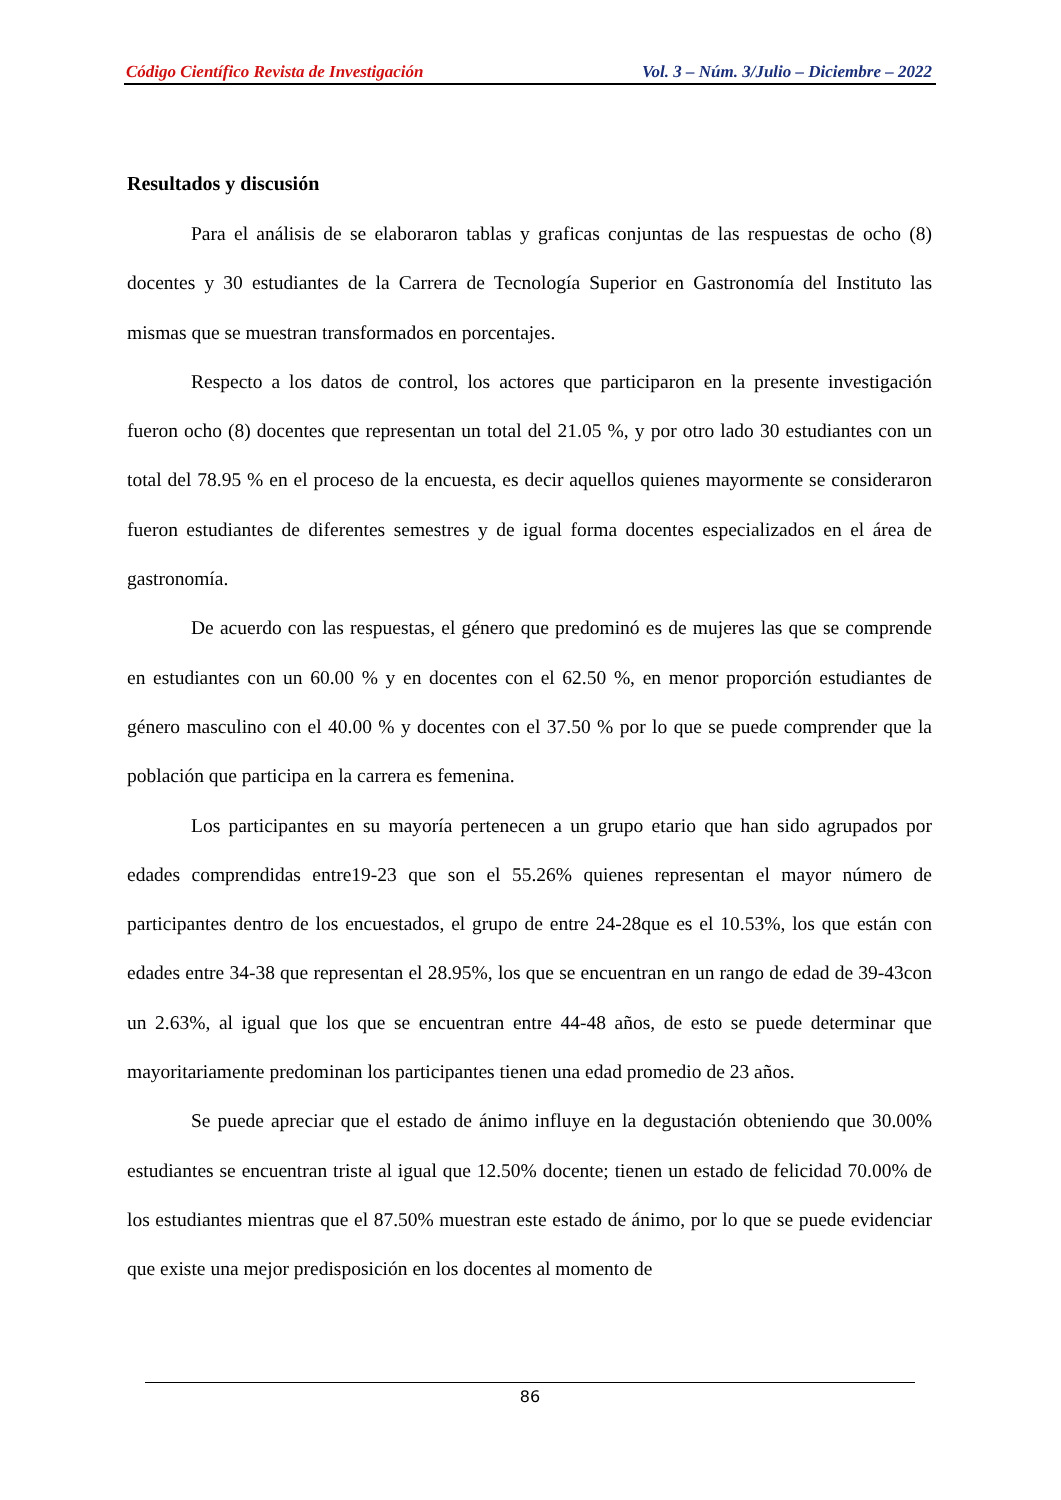Código Científico Revista de Investigación Vol. 3 – Núm. 3/Julio – Diciembre – 2022
Resultados y discusión
Para el análisis de se elaboraron tablas y graficas conjuntas de las respuestas de ocho (8) docentes y 30 estudiantes de la Carrera de Tecnología Superior en Gastronomía del Instituto las mismas que se muestran transformados en porcentajes.
Respecto a los datos de control, los actores que participaron en la presente investigación fueron ocho (8) docentes que representan un total del 21.05 %, y por otro lado 30 estudiantes con un total del 78.95 % en el proceso de la encuesta, es decir aquellos quienes mayormente se consideraron fueron estudiantes de diferentes semestres y de igual forma docentes especializados en el área de gastronomía.
De acuerdo con las respuestas, el género que predominó es de mujeres las que se comprende en estudiantes con un 60.00 % y en docentes con el 62.50 %, en menor proporción estudiantes de género masculino con el 40.00 % y docentes con el 37.50 % por lo que se puede comprender que la población que participa en la carrera es femenina.
Los participantes en su mayoría pertenecen a un grupo etario que han sido agrupados por edades comprendidas entre19-23 que son el 55.26% quienes representan el mayor número de participantes dentro de los encuestados, el grupo de entre 24-28que es el 10.53%, los que están con edades entre 34-38 que representan el 28.95%, los que se encuentran en un rango de edad de 39-43con un 2.63%, al igual que los que se encuentran entre 44-48 años, de esto se puede determinar que mayoritariamente predominan los participantes tienen una edad promedio de 23 años.
Se puede apreciar que el estado de ánimo influye en la degustación obteniendo que 30.00% estudiantes se encuentran triste al igual que 12.50% docente; tienen un estado de felicidad 70.00% de los estudiantes mientras que el 87.50% muestran este estado de ánimo, por lo que se puede evidenciar que existe una mejor predisposición en los docentes al momento de
86